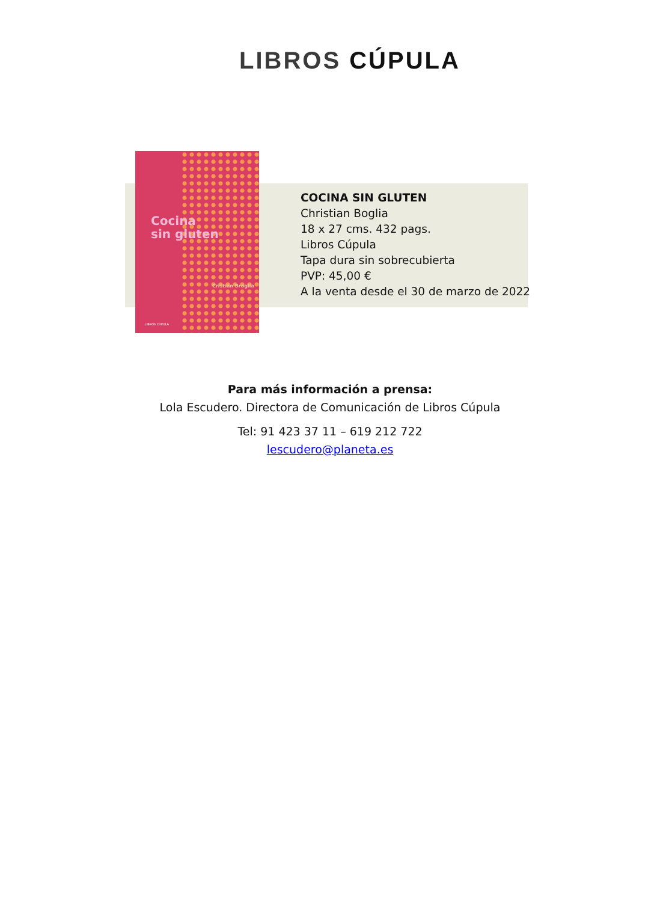LIBROS CÚPULA
Cocina
sin gluten
Cristian Broglia
LIBROS CUPULA
COCINA SIN GLUTEN
Christian Boglia
18 x 27 cms. 432 pags.
Libros Cúpula
Tapa dura sin sobrecubierta
PVP: 45,00 €
A la venta desde el 30 de marzo de 2022
Para más información a prensa:
Lola Escudero. Directora de Comunicación de Libros Cúpula
Tel: 91 423 37 11 – 619 212 722
lescudero@planeta.es